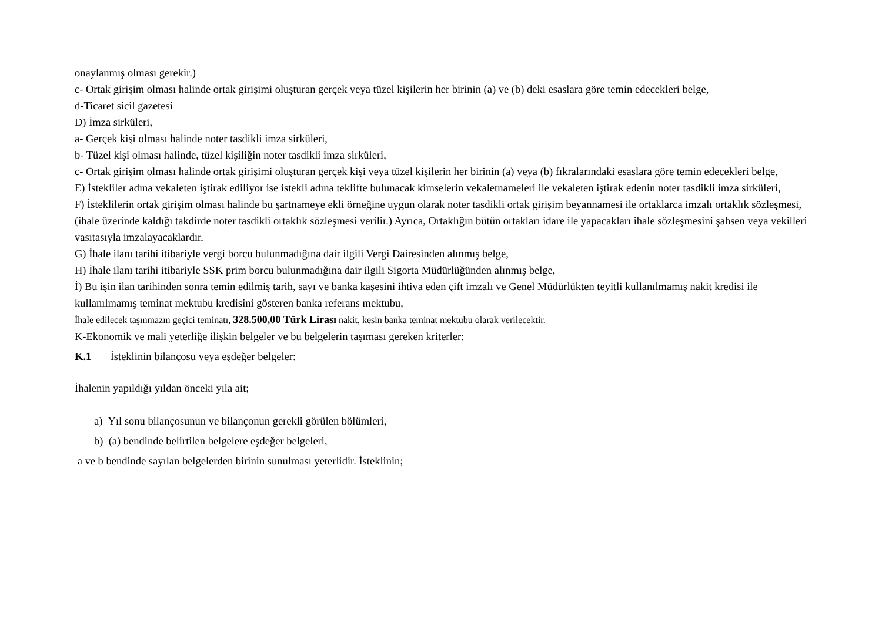onaylanmış olması gerekir.)
c- Ortak girişim olması halinde ortak girişimi oluşturan gerçek veya tüzel kişilerin her birinin (a) ve (b) deki esaslara göre temin edecekleri belge,
d-Ticaret sicil gazetesi
D) İmza sirküleri,
a- Gerçek kişi olması halinde noter tasdikli imza sirküleri,
b- Tüzel kişi olması halinde, tüzel kişiliğin noter tasdikli imza sirküleri,
c- Ortak girişim olması halinde ortak girişimi oluşturan gerçek kişi veya tüzel kişilerin her birinin (a) veya (b) fıkralarındaki esaslara göre temin edecekleri belge,
E) İstekliler adına vekaleten iştirak ediliyor ise istekli adına teklifte bulunacak kimselerin vekaletnameleri ile vekaleten iştirak edenin noter tasdikli imza sirküleri,
F) İsteklilerin ortak girişim olması halinde bu şartnameye ekli örneğine uygun olarak noter tasdikli ortak girişim beyannamesi ile ortaklarca imzalı ortaklık sözleşmesi, (ihale üzerinde kaldığı takdirde noter tasdikli ortaklık sözleşmesi verilir.) Ayrıca, Ortaklığın bütün ortakları idare ile yapacakları ihale sözleşmesini şahsen veya vekilleri vasıtasıyla imzalayacaklardır.
G) İhale ilanı tarihi itibariyle vergi borcu bulunmadığına dair ilgili Vergi Dairesinden alınmış belge,
H) İhale ilanı tarihi itibariyle SSK prim borcu bulunmadığına dair ilgili Sigorta Müdürlüğünden alınmış belge,
İ) Bu işin ilan tarihinden sonra temin edilmiş tarih, sayı ve banka kaşesini ihtiva eden çift imzalı ve Genel Müdürlükten teyitli kullanılmamış nakit kredisi ile kullanılmamış teminat mektubu kredisini gösteren banka referans mektubu,
İhale edilecek taşınmazın geçici teminatı, 328.500,00 Türk Lirası nakit, kesin banka teminat mektubu olarak verilecektir.
K-Ekonomik ve mali yeterliğe ilişkin belgeler ve bu belgelerin taşıması gereken kriterler:
K.1 İsteklinin bilançosu veya eşdeğer belgeler:
İhalenin yapıldığı yıldan önceki yıla ait;
a) Yıl sonu bilançosunun ve bilançonun gerekli görülen bölümleri,
b) (a) bendinde belirtilen belgelere eşdeğer belgeleri,
a ve b bendinde sayılan belgelerden birinin sunulması yeterlidir. İsteklinin;